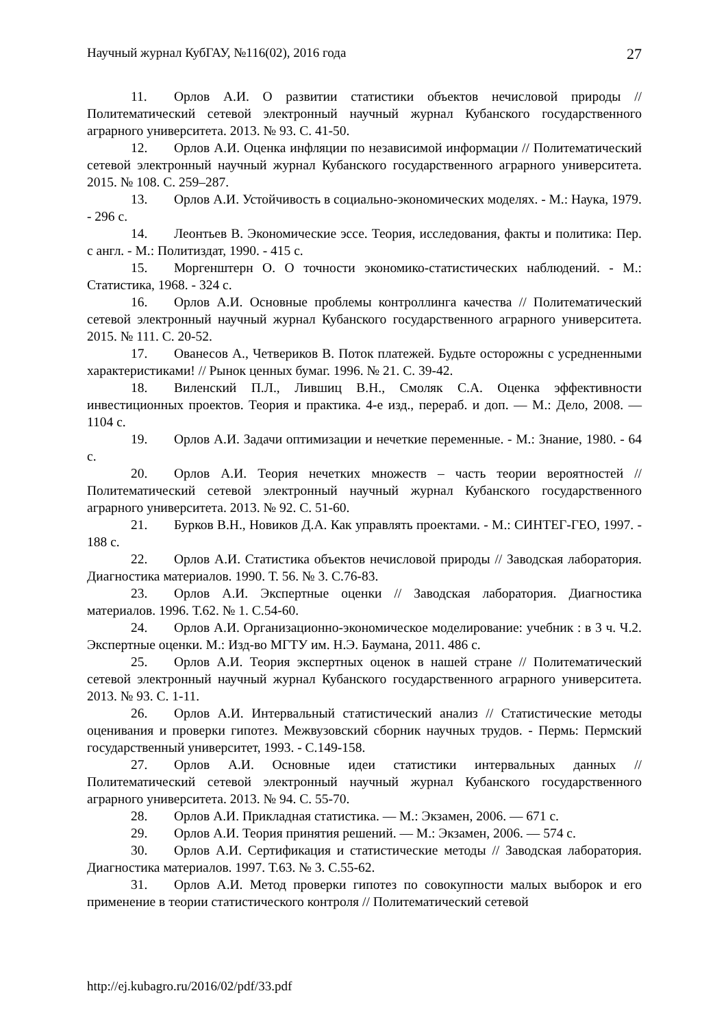Научный журнал КубГАУ, №116(02), 2016 года 27
11. Орлов А.И. О развитии статистики объектов нечисловой природы // Политематический сетевой электронный научный журнал Кубанского государственного аграрного университета. 2013. № 93. С. 41-50.
12. Орлов А.И. Оценка инфляции по независимой информации // Политематический сетевой электронный научный журнал Кубанского государственного аграрного университета. 2015. № 108. С. 259–287.
13. Орлов А.И. Устойчивость в социально-экономических моделях. - М.: Наука, 1979. - 296 с.
14. Леонтьев В. Экономические эссе. Теория, исследования, факты и политика: Пер. с англ. - М.: Политиздат, 1990. - 415 с.
15. Моргенштерн О. О точности экономико-статистических наблюдений. - М.: Статистика, 1968. - 324 с.
16. Орлов А.И. Основные проблемы контроллинга качества // Политематический сетевой электронный научный журнал Кубанского государственного аграрного университета. 2015. № 111. С. 20-52.
17. Ованесов А., Четвериков В. Поток платежей. Будьте осторожны с усредненными характеристиками! // Рынок ценных бумаг. 1996. № 21. С. 39-42.
18. Виленский П.Л., Лившиц В.Н., Смоляк С.А. Оценка эффективности инвестиционных проектов. Теория и практика. 4-е изд., перераб. и доп. — М.: Дело, 2008. — 1104 с.
19. Орлов А.И. Задачи оптимизации и нечеткие переменные. - М.: Знание, 1980. - 64 с.
20. Орлов А.И. Теория нечетких множеств – часть теории вероятностей // Политематический сетевой электронный научный журнал Кубанского государственного аграрного университета. 2013. № 92. С. 51-60.
21. Бурков В.Н., Новиков Д.А. Как управлять проектами. - М.: СИНТЕГ-ГЕО, 1997. - 188 с.
22. Орлов А.И. Статистика объектов нечисловой природы // Заводская лаборатория. Диагностика материалов. 1990. Т. 56. № 3. С.76-83.
23. Орлов А.И. Экспертные оценки // Заводская лаборатория. Диагностика материалов. 1996. Т.62. № 1. С.54-60.
24. Орлов А.И. Организационно-экономическое моделирование: учебник : в 3 ч. Ч.2. Экспертные оценки. М.: Изд-во МГТУ им. Н.Э. Баумана, 2011. 486 с.
25. Орлов А.И. Теория экспертных оценок в нашей стране // Политематический сетевой электронный научный журнал Кубанского государственного аграрного университета. 2013. № 93. С. 1-11.
26. Орлов А.И. Интервальный статистический анализ // Статистические методы оценивания и проверки гипотез. Межвузовский сборник научных трудов. - Пермь: Пермский государственный университет, 1993. - С.149-158.
27. Орлов А.И. Основные идеи статистики интервальных данных // Политематический сетевой электронный научный журнал Кубанского государственного аграрного университета. 2013. № 94. С. 55-70.
28. Орлов А.И. Прикладная статистика. — М.: Экзамен, 2006. — 671 с.
29. Орлов А.И. Теория принятия решений. — М.: Экзамен, 2006. — 574 с.
30. Орлов А.И. Сертификация и статистические методы // Заводская лаборатория. Диагностика материалов. 1997. Т.63. № 3. С.55-62.
31. Орлов А.И. Метод проверки гипотез по совокупности малых выборок и его применение в теории статистического контроля // Политематический сетевой
http://ej.kubagro.ru/2016/02/pdf/33.pdf